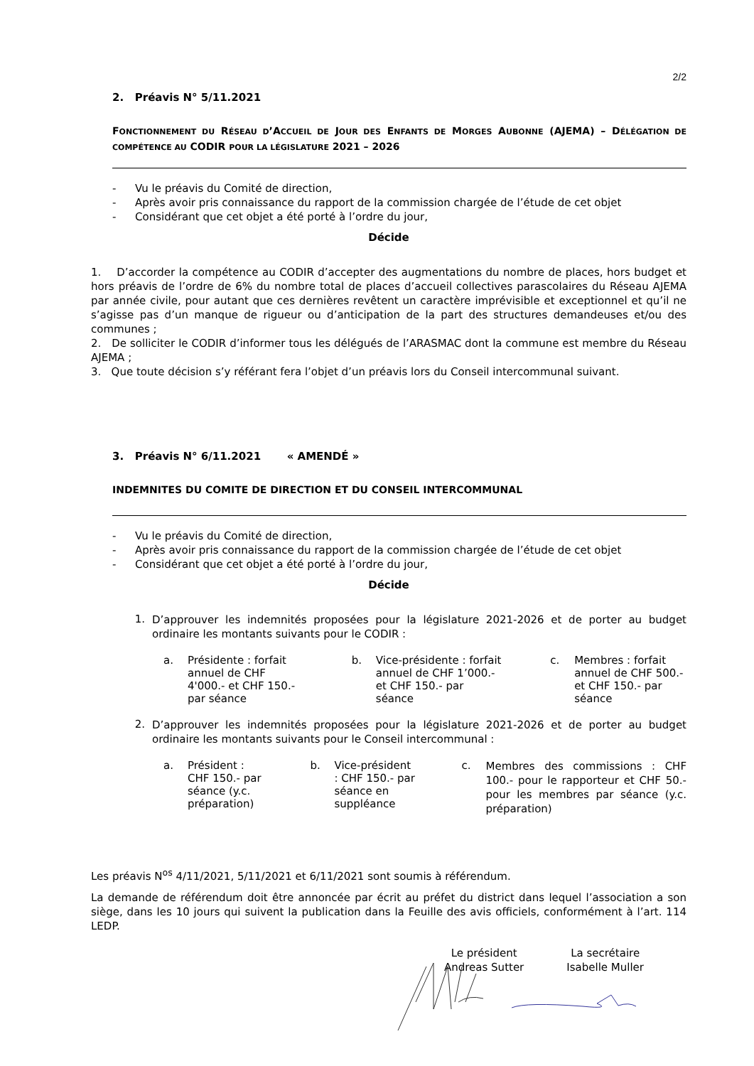2/2
2. Préavis N° 5/11.2021
FONCTIONNEMENT DU RÉSEAU D’ACCUEIL DE JOUR DES ENFANTS DE MORGES AUBONNE (AJEMA) – DÉLÉGATION DE COMPÉTENCE AU CODIR POUR LA LÉGISLATURE 2021 – 2026
- Vu le préavis du Comité de direction,
- Après avoir pris connaissance du rapport de la commission chargée de l’étude de cet objet
- Considérant que cet objet a été porté à l’ordre du jour,
Décide
1. D’accorder la compétence au CODIR d’accepter des augmentations du nombre de places, hors budget et hors préavis de l’ordre de 6% du nombre total de places d’accueil collectives parascolaires du Réseau AJEMA par année civile, pour autant que ces dernières revêtent un caractère imprévisible et exceptionnel et qu’il ne s’agisse pas d’un manque de rigueur ou d’anticipation de la part des structures demandeuses et/ou des communes ;
2. De solliciter le CODIR d’informer tous les délégués de l’ARASMAC dont la commune est membre du Réseau AJEMA ;
3. Que toute décision s’y référant fera l’objet d’un préavis lors du Conseil intercommunal suivant.
3. Préavis N° 6/11.2021 « AMENDÉ »
INDEMNITES DU COMITE DE DIRECTION ET DU CONSEIL INTERCOMMUNAL
- Vu le préavis du Comité de direction,
- Après avoir pris connaissance du rapport de la commission chargée de l’étude de cet objet
- Considérant que cet objet a été porté à l’ordre du jour,
Décide
1.
D’approuver les indemnités proposées pour la législature 2021-2026 et de porter au budget ordinaire les montants suivants pour le CODIR :
a. Présidente : forfait annuel de CHF 4'000.- et CHF 150.- par séance
b. Vice-présidente : forfait annuel de CHF 1’000.- et CHF 150.- par séance
c. Membres : forfait annuel de CHF 500.- et CHF 150.- par séance
2.
D’approuver les indemnités proposées pour la législature 2021-2026 et de porter au budget ordinaire les montants suivants pour le Conseil intercommunal :
a. Président : CHF 150.- par séance (y.c. préparation)
b. Vice-président : CHF 150.- par séance en suppléance
c.
Membres des commissions : CHF 100.- pour le rapporteur et CHF 50.- pour les membres par séance (y.c. préparation)
Les préavis N<sup>os</sup> 4/11/2021, 5/11/2021 et 6/11/2021 sont soumis à référendum.
La demande de référendum doit être annoncée par écrit au préfet du district dans lequel l’association a son siège, dans les 10 jours qui suivent la publication dans la Feuille des avis officiels, conformément à l’art. 114 LEDP.
Le président
Andreas Sutter
La secrétaire
Isabelle Muller